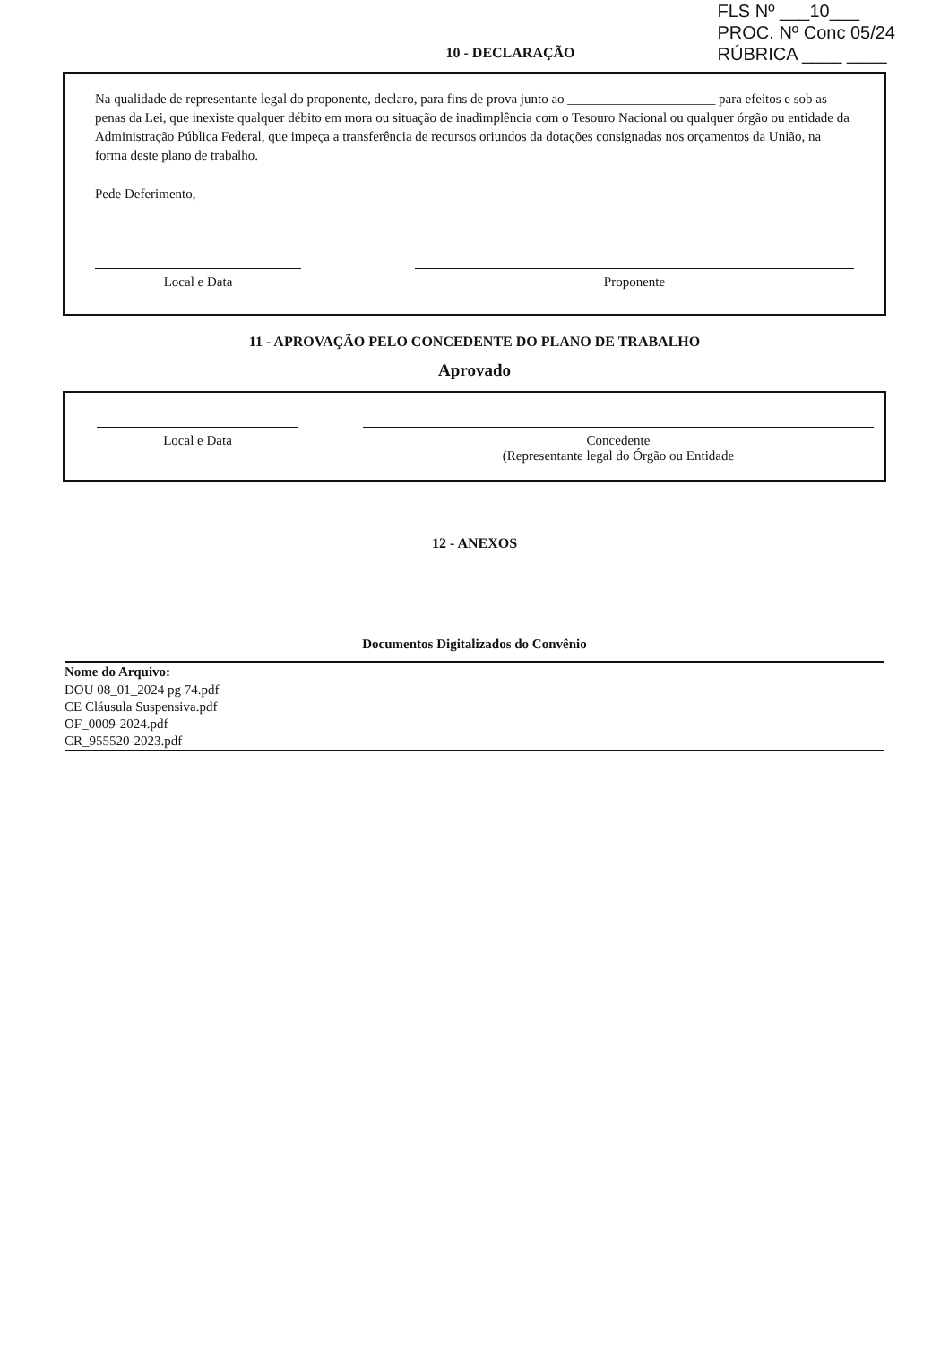FLS Nº ___10___
PROC. Nº Conc 05/24
RÚBRICA ____ ____
10 - DECLARAÇÃO
Na qualidade de representante legal do proponente, declaro, para fins de prova junto ao ______________________ para efeitos e sob as penas da Lei, que inexiste qualquer débito em mora ou situação de inadimplência com o Tesouro Nacional ou qualquer órgão ou entidade da Administração Pública Federal, que impeça a transferência de recursos oriundos da dotações consignadas nos orçamentos da União, na forma deste plano de trabalho.
Pede Deferimento,
Local e Data Proponente
11 - APROVAÇÃO PELO CONCEDENTE DO PLANO DE TRABALHO
Aprovado
Local e Data Concedente
(Representante legal do Órgão ou Entidade
12 - ANEXOS
Documentos Digitalizados do Convênio
| Nome do Arquivo: |
| --- |
| DOU 08_01_2024 pg 74.pdf |
| CE Cláusula Suspensiva.pdf |
| OF_0009-2024.pdf |
| CR_955520-2023.pdf |